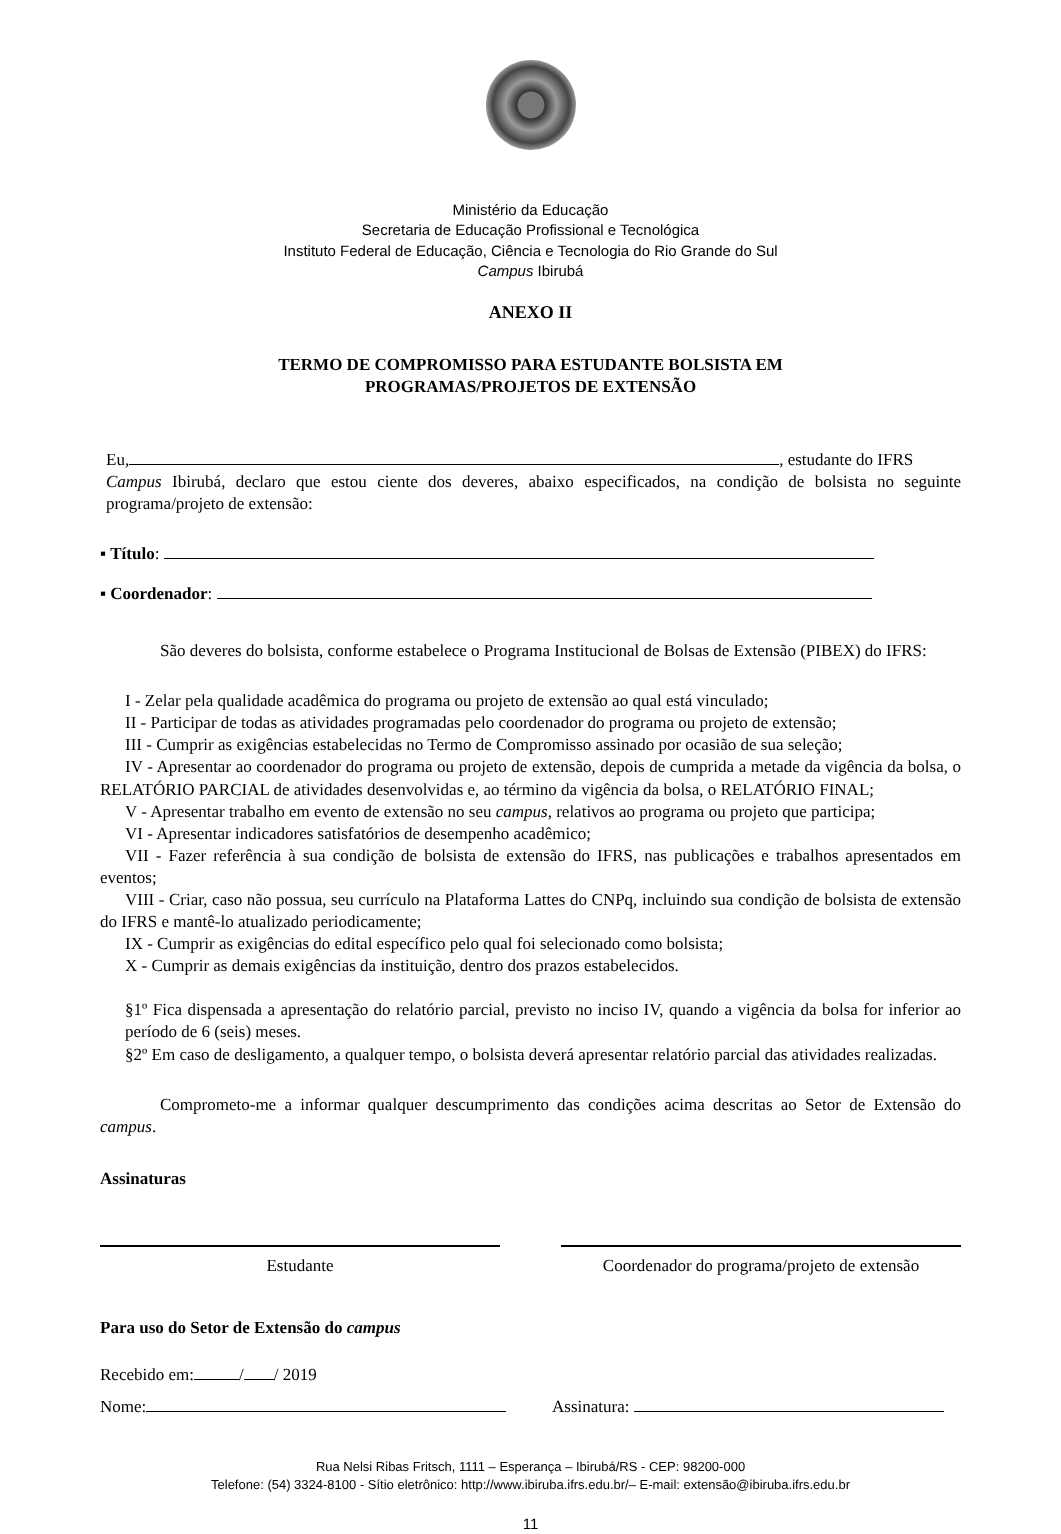Ministério da Educação
Secretaria de Educação Profissional e Tecnológica
Instituto Federal de Educação, Ciência e Tecnologia do Rio Grande do Sul
Campus Ibirubá
ANEXO II
TERMO DE COMPROMISSO PARA ESTUDANTE BOLSISTA EM
PROGRAMAS/PROJETOS DE EXTENSÃO
Eu, , estudante do IFRS
Campus Ibirubá, declaro que estou ciente dos deveres, abaixo especificados, na condição de bolsista no seguinte programa/projeto de extensão:
▪ Título:
▪ Coordenador:
São deveres do bolsista, conforme estabelece o Programa Institucional de Bolsas de Extensão (PIBEX) do IFRS:
I - Zelar pela qualidade acadêmica do programa ou projeto de extensão ao qual está vinculado;
II - Participar de todas as atividades programadas pelo coordenador do programa ou projeto de extensão;
III - Cumprir as exigências estabelecidas no Termo de Compromisso assinado por ocasião de sua seleção;
IV - Apresentar ao coordenador do programa ou projeto de extensão, depois de cumprida a metade da vigência da bolsa, o RELATÓRIO PARCIAL de atividades desenvolvidas e, ao término da vigência da bolsa, o RELATÓRIO FINAL;
V - Apresentar trabalho em evento de extensão no seu campus, relativos ao programa ou projeto que participa;
VI - Apresentar indicadores satisfatórios de desempenho acadêmico;
VII - Fazer referência à sua condição de bolsista de extensão do IFRS, nas publicações e trabalhos apresentados em eventos;
VIII - Criar, caso não possua, seu currículo na Plataforma Lattes do CNPq, incluindo sua condição de bolsista de extensão do IFRS e mantê-lo atualizado periodicamente;
IX - Cumprir as exigências do edital específico pelo qual foi selecionado como bolsista;
X - Cumprir as demais exigências da instituição, dentro dos prazos estabelecidos.
§1º Fica dispensada a apresentação do relatório parcial, previsto no inciso IV, quando a vigência da bolsa for inferior ao período de 6 (seis) meses.
§2º Em caso de desligamento, a qualquer tempo, o bolsista deverá apresentar relatório parcial das atividades realizadas.
Comprometo-me a informar qualquer descumprimento das condições acima descritas ao Setor de Extensão do campus.
Assinaturas
Estudante Coordenador do programa/projeto de extensão
Para uso do Setor de Extensão do campus
Recebido em: / / 2019
Nome: Assinatura:
Rua Nelsi Ribas Fritsch, 1111 – Esperança – Ibirubá/RS - CEP: 98200-000
Telefone: (54) 3324-8100 - Sítio eletrônico: http://www.ibiruba.ifrs.edu.br/– E-mail: extensão@ibiruba.ifrs.edu.br
11